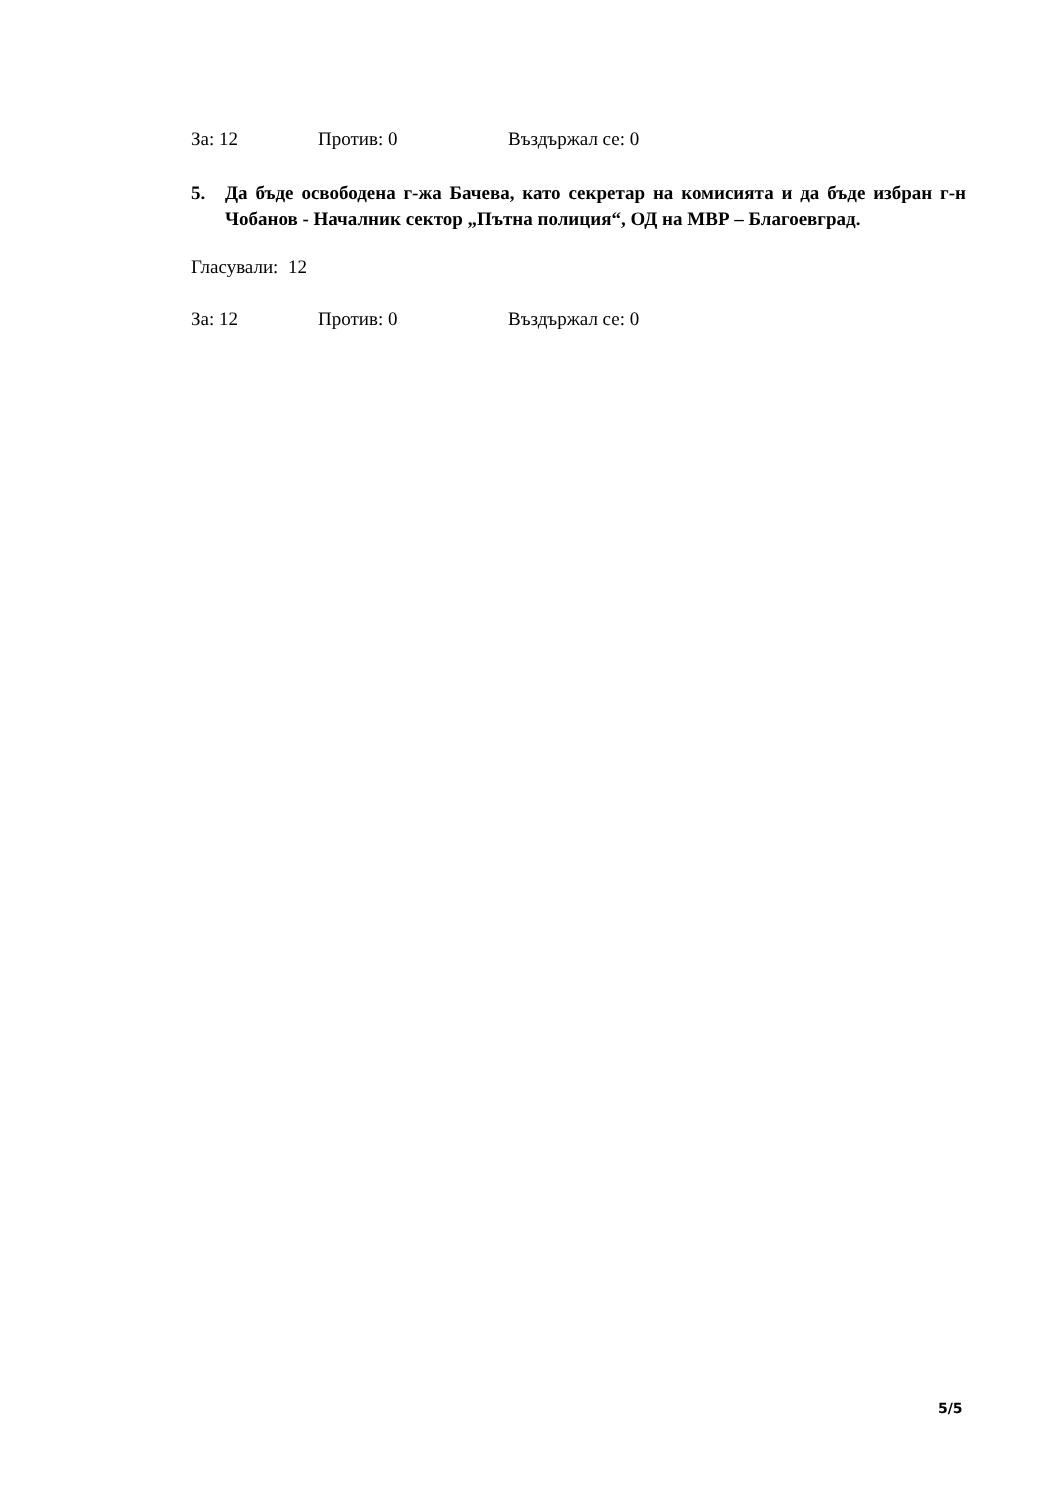За: 12 Против: 0 Въздържал се: 0
5. Да бъде освободена г-жа Бачева, като секретар на комисията и да бъде избран г-н Чобанов - Началник сектор „Пътна полиция“, ОД на МВР – Благоевград.
Гласували: 12
За: 12 Против: 0 Въздържал се: 0
5/5